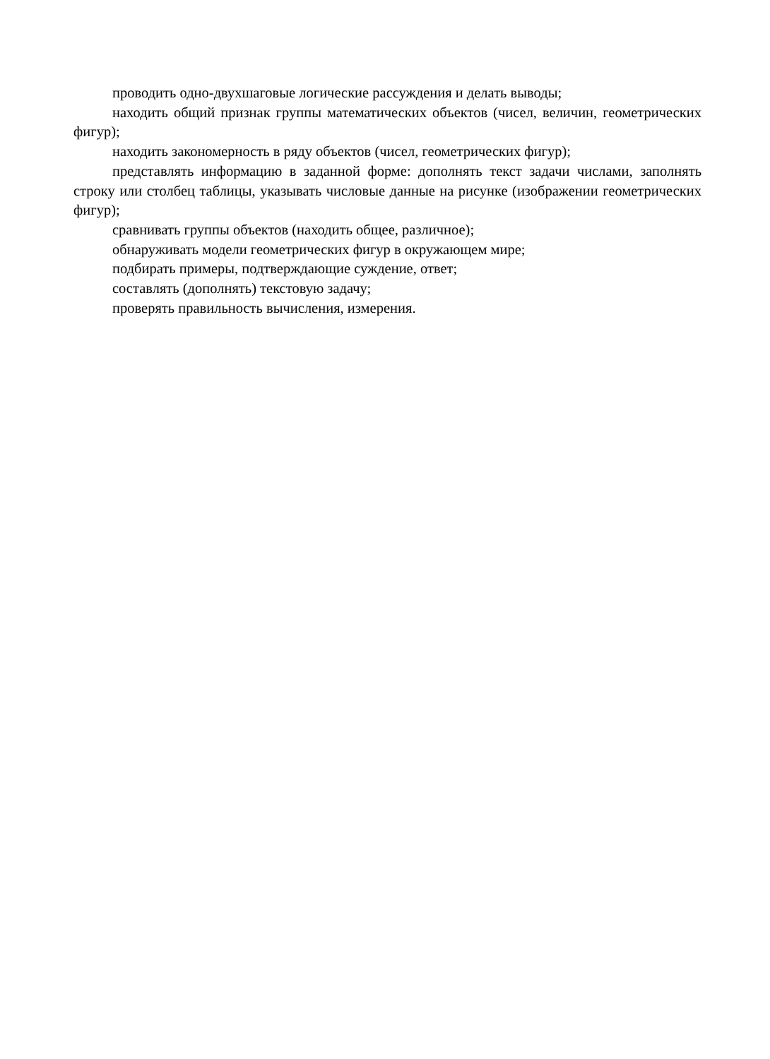проводить одно-двухшаговые логические рассуждения и делать выводы;
находить общий признак группы математических объектов (чисел, величин, геометрических фигур);
находить закономерность в ряду объектов (чисел, геометрических фигур);
представлять информацию в заданной форме: дополнять текст задачи числами, заполнять строку или столбец таблицы, указывать числовые данные на рисунке (изображении геометрических фигур);
сравнивать группы объектов (находить общее, различное);
обнаруживать модели геометрических фигур в окружающем мире;
подбирать примеры, подтверждающие суждение, ответ;
составлять (дополнять) текстовую задачу;
проверять правильность вычисления, измерения.